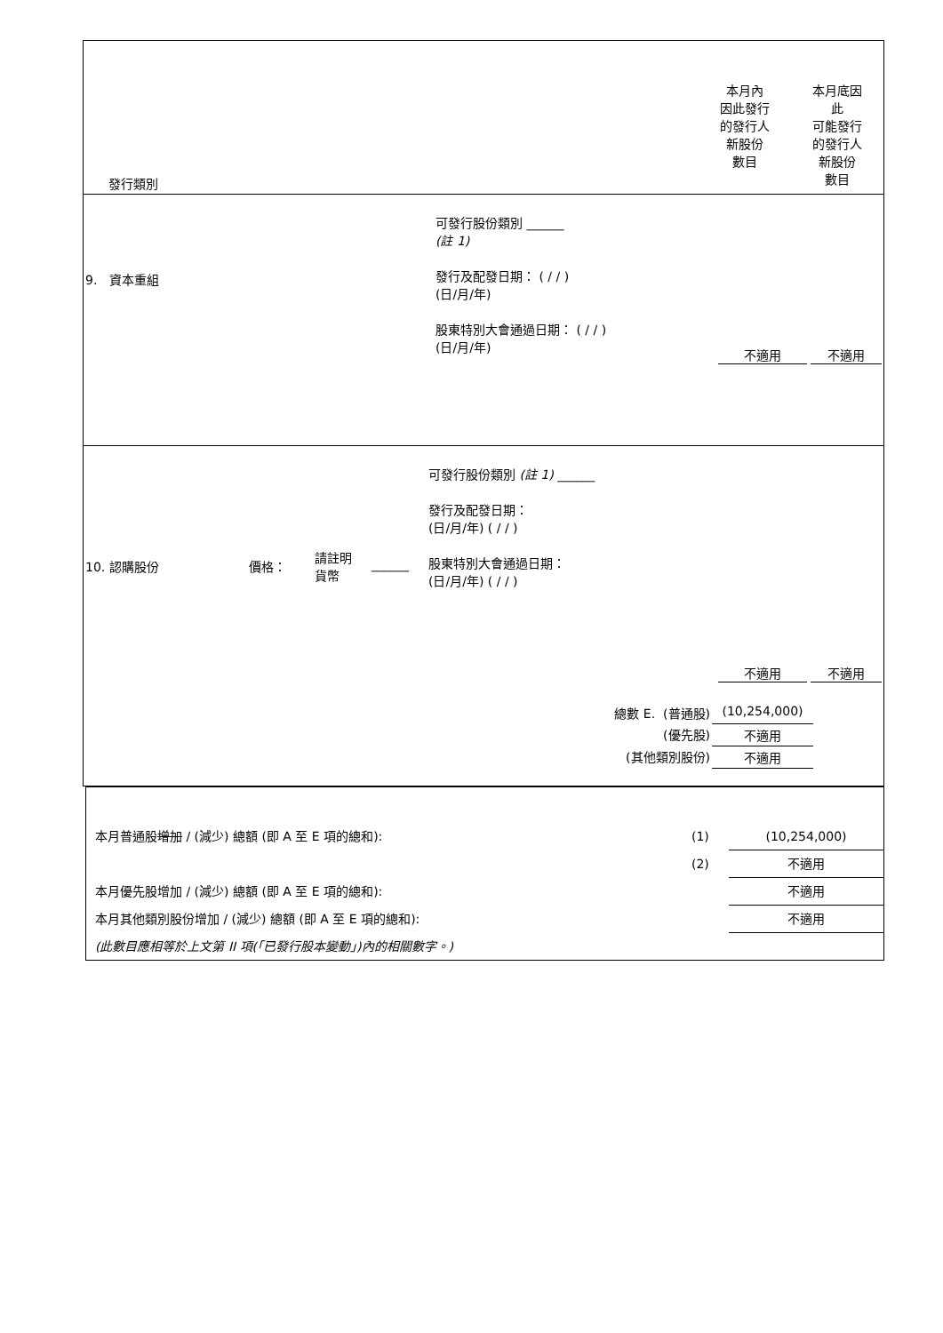| 發行類別 | 本月內 因此發行 的發行人 新股份 數目 | 本月底因 此 可能發行 的發行人 新股份 數目 |
| 9. 資本重組 | 可發行股份類別 ______ (註 1) 發行及配發日期： ( / / ) (日/月/年) 股東特別大會通過日期： ( / / ) (日/月/年) | 不適用 | 不適用 |
| 10. 認購股份 | 價格： | 請註明 貨幣 | ______ | 可發行股份類別 (註 1) ______ 發行及配發日期： (日/月/年) ( / / ) 股東特別大會通過日期： (日/月/年) ( / / ) | 不適用 | 不適用 |
| 總數 E. (普通股) | (10,254,000) | |
| (優先股) | 不適用 | |
| (其他類別股份) | 不適用 | |
| 本月普通股 增加 / (減少) 總額 (即 A 至 E 項的總和): | (1) | (10,254,000) |
| | (2) | 不適用 |
| 本月優先股增加 / (減少) 總額 (即 A 至 E 項的總和): | | 不適用 |
| 本月其他類別股份增加 / (減少) 總額 (即 A 至 E 項的總和): | | 不適用 |
| (此數目應相等於上文第 II 項(「已發行股本變動」)內的相關數字。) | | |